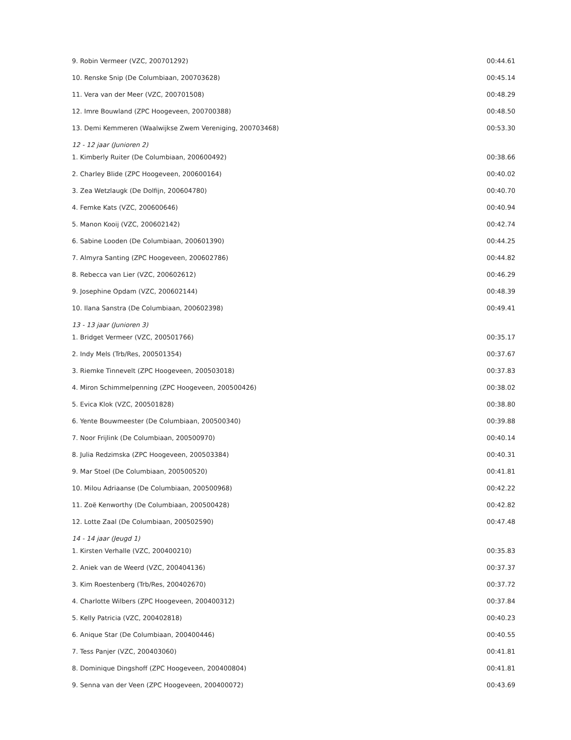| 9. Robin Vermeer (VZC, 200701292) | 00:44.61 |
| 10. Renske Snip (De Columbiaan, 200703628) | 00:45.14 |
| 11. Vera van der Meer (VZC, 200701508) | 00:48.29 |
| 12. Imre Bouwland (ZPC Hoogeveen, 200700388) | 00:48.50 |
| 13. Demi Kemmeren (Waalwijkse Zwem Vereniging, 200703468) | 00:53.30 |
| 12 - 12 jaar (Junioren 2) | |
| 1. Kimberly Ruiter (De Columbiaan, 200600492) | 00:38.66 |
| 2. Charley Blide (ZPC Hoogeveen, 200600164) | 00:40.02 |
| 3. Zea Wetzlaugk (De Dolfijn, 200604780) | 00:40.70 |
| 4. Femke Kats (VZC, 200600646) | 00:40.94 |
| 5. Manon Kooij (VZC, 200602142) | 00:42.74 |
| 6. Sabine Looden (De Columbiaan, 200601390) | 00:44.25 |
| 7. Almyra Santing (ZPC Hoogeveen, 200602786) | 00:44.82 |
| 8. Rebecca van Lier (VZC, 200602612) | 00:46.29 |
| 9. Josephine Opdam (VZC, 200602144) | 00:48.39 |
| 10. Ilana Sanstra (De Columbiaan, 200602398) | 00:49.41 |
| 13 - 13 jaar (Junioren 3) | |
| 1. Bridget Vermeer (VZC, 200501766) | 00:35.17 |
| 2. Indy Mels (Trb/Res, 200501354) | 00:37.67 |
| 3. Riemke Tinnevelt (ZPC Hoogeveen, 200503018) | 00:37.83 |
| 4. Miron Schimmelpenning (ZPC Hoogeveen, 200500426) | 00:38.02 |
| 5. Evica Klok (VZC, 200501828) | 00:38.80 |
| 6. Yente Bouwmeester (De Columbiaan, 200500340) | 00:39.88 |
| 7. Noor Frijlink (De Columbiaan, 200500970) | 00:40.14 |
| 8. Julia Redzimska (ZPC Hoogeveen, 200503384) | 00:40.31 |
| 9. Mar Stoel (De Columbiaan, 200500520) | 00:41.81 |
| 10. Milou Adriaanse (De Columbiaan, 200500968) | 00:42.22 |
| 11. Zoë Kenworthy (De Columbiaan, 200500428) | 00:42.82 |
| 12. Lotte Zaal (De Columbiaan, 200502590) | 00:47.48 |
| 14 - 14 jaar (Jeugd 1) | |
| 1. Kirsten Verhalle (VZC, 200400210) | 00:35.83 |
| 2. Aniek van de Weerd (VZC, 200404136) | 00:37.37 |
| 3. Kim Roestenberg (Trb/Res, 200402670) | 00:37.72 |
| 4. Charlotte Wilbers (ZPC Hoogeveen, 200400312) | 00:37.84 |
| 5. Kelly Patricia (VZC, 200402818) | 00:40.23 |
| 6. Anique Star (De Columbiaan, 200400446) | 00:40.55 |
| 7. Tess Panjer (VZC, 200403060) | 00:41.81 |
| 8. Dominique Dingshoff (ZPC Hoogeveen, 200400804) | 00:41.81 |
| 9. Senna van der Veen (ZPC Hoogeveen, 200400072) | 00:43.69 |